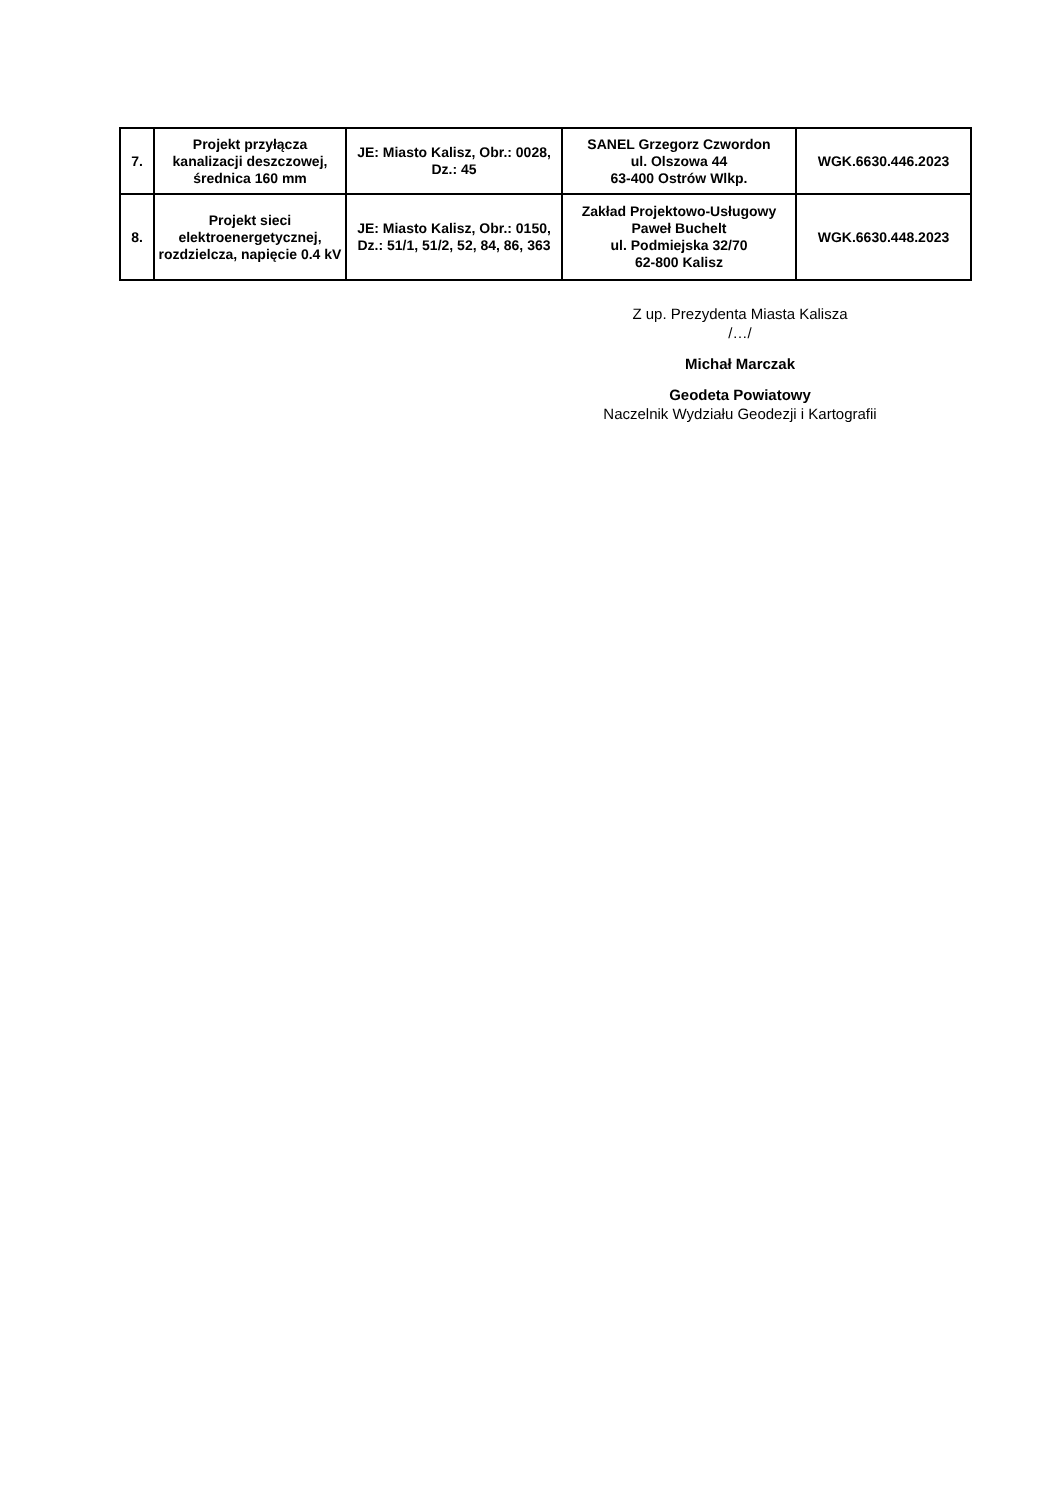| 7. | Projekt przyłącza kanalizacji deszczowej, średnica 160 mm | JE: Miasto Kalisz, Obr.: 0028, Dz.: 45 | SANEL Grzegorz Czwordon ul. Olszowa 44 63-400 Ostrów Wlkp. | WGK.6630.446.2023 |
| 8. | Projekt sieci elektroenergetycznej, rozdzielcza, napięcie 0.4 kV | JE: Miasto Kalisz, Obr.: 0150, Dz.: 51/1, 51/2, 52, 84, 86, 363 | Zakład Projektowo-Usługowy Paweł Buchelt ul. Podmiejska 32/70 62-800 Kalisz | WGK.6630.448.2023 |
Z up. Prezydenta Miasta Kalisza
/…/
Michał Marczak
Geodeta Powiatowy
Naczelnik Wydziału Geodezji i Kartografii